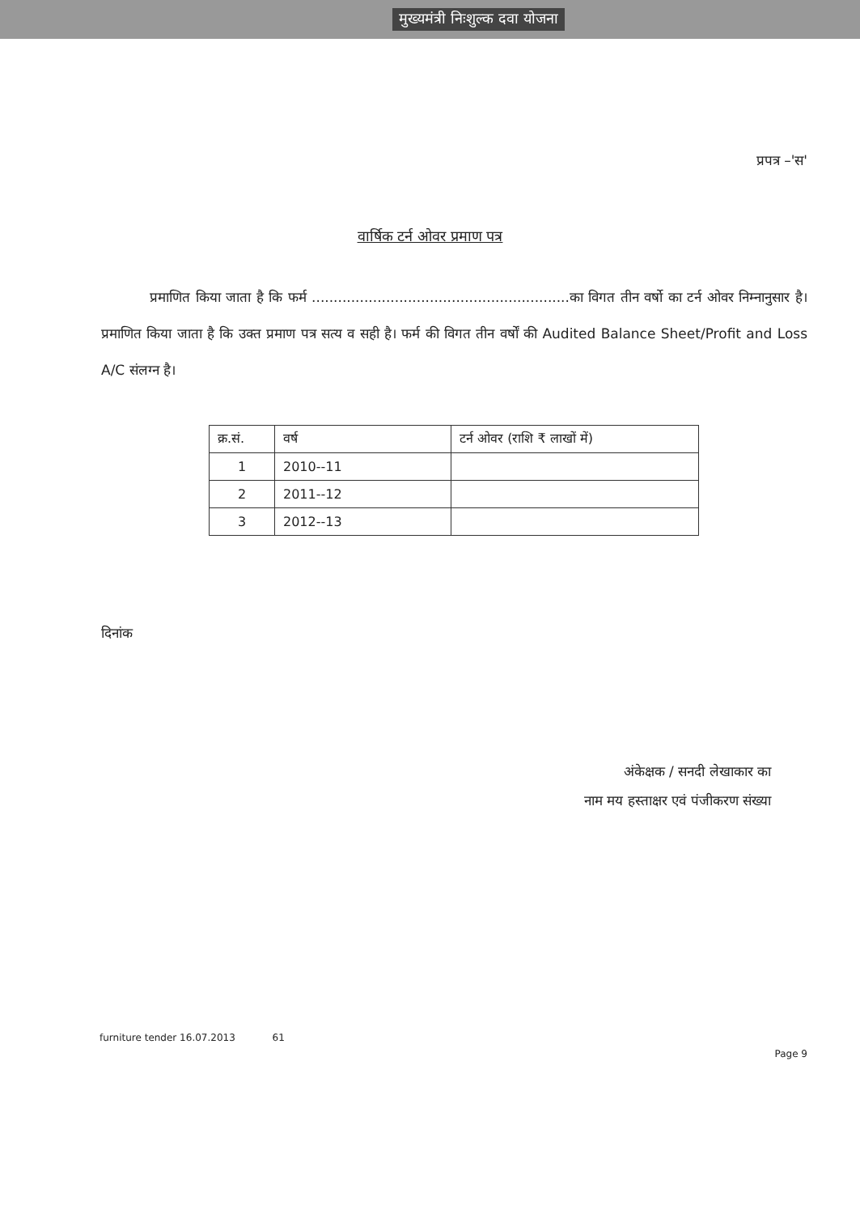मुख्यमंत्री निःशुल्क दवा योजना
प्रपत्र –'स'
वार्षिक टर्न ओवर प्रमाण पत्र
प्रमाणित किया जाता है कि फर्म ...........................................................का विगत तीन वर्षो का टर्न ओवर निम्नानुसार है। प्रमाणित किया जाता है कि उक्त प्रमाण पत्र सत्य व सही है। फर्म की विगत तीन वर्षों की Audited Balance Sheet/Profit and Loss A/C संलग्न है।
| क्र.सं. | वर्ष | टर्न ओवर (राशि ₹ लाखों में) |
| --- | --- | --- |
| 1 | 2010--11 | |
| 2 | 2011--12 | |
| 3 | 2012--13 | |
दिनांक
अंकेक्षक / सनदी लेखाकार का
नाम मय हस्ताक्षर एवं पंजीकरण संख्या
furniture tender 16.07.2013 61 Page 9